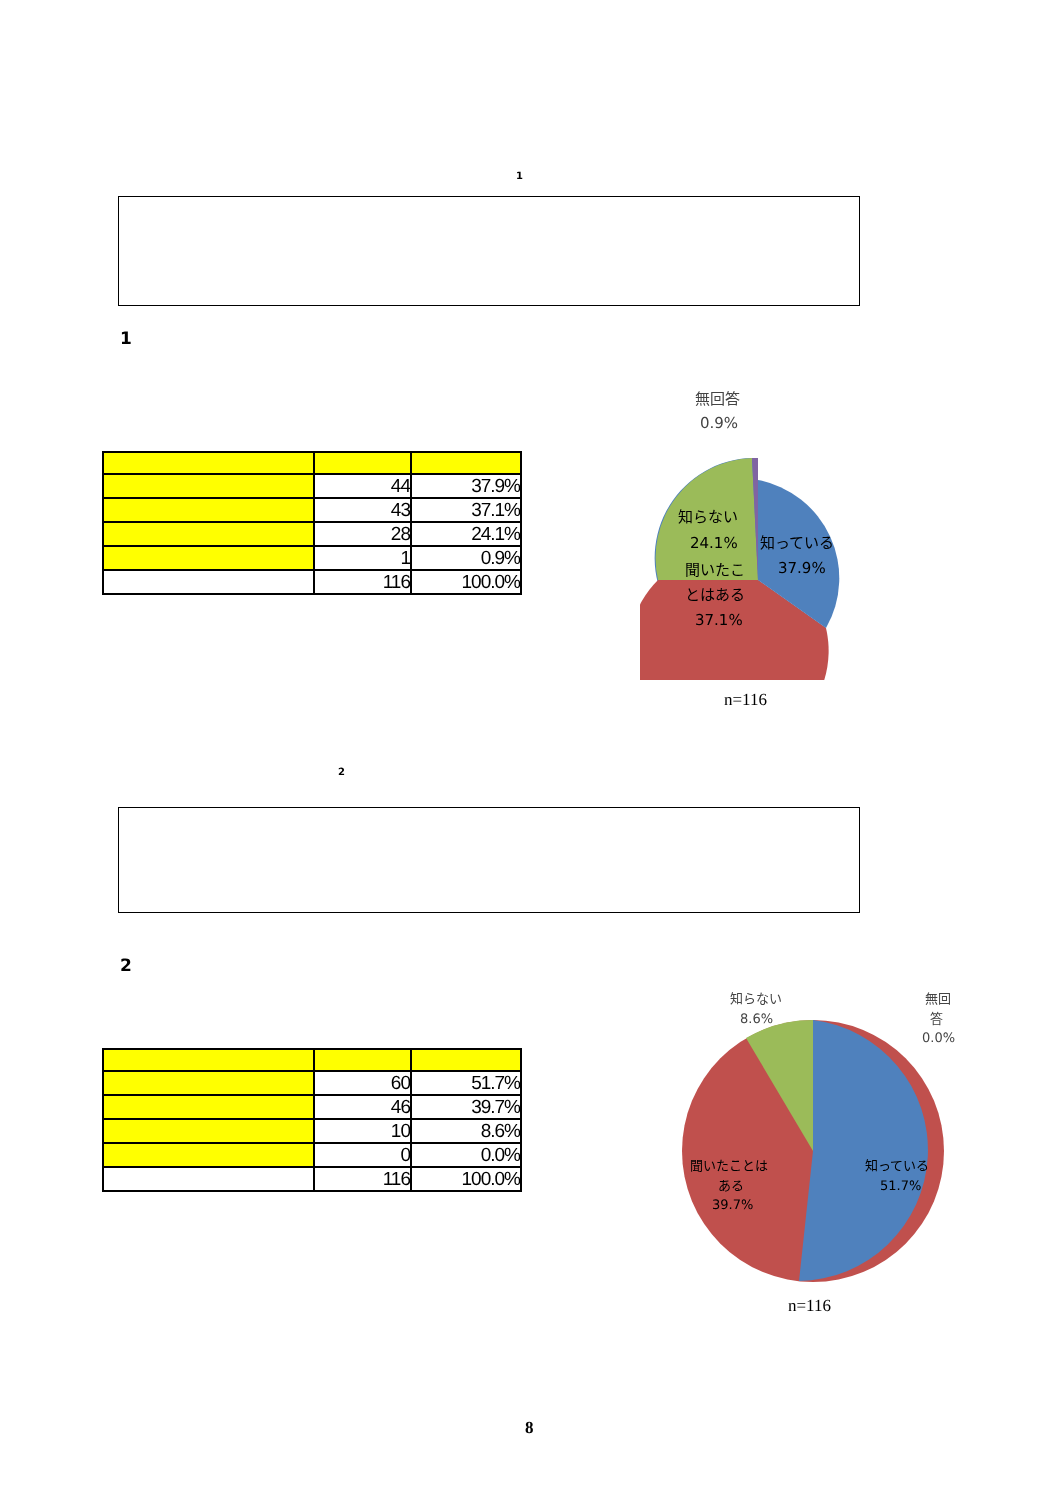1
1
| | 44 | 37.9% |
| | 43 | 37.1% |
| | 28 | 24.1% |
| | 1 | 0.9% |
| | 116 | 100.0% |
無回答
0.9%
知らない
24.1%
知っている
37.9%
聞いたこ
とはある
37.1%
n=116
2
2
| | 60 | 51.7% |
| | 46 | 39.7% |
| | 10 | 8.6% |
| | 0 | 0.0% |
| | 116 | 100.0% |
知らない
8.6%
無回
答
0.0%
知っている
51.7%
聞いたことは
ある
39.7%
n=116
8